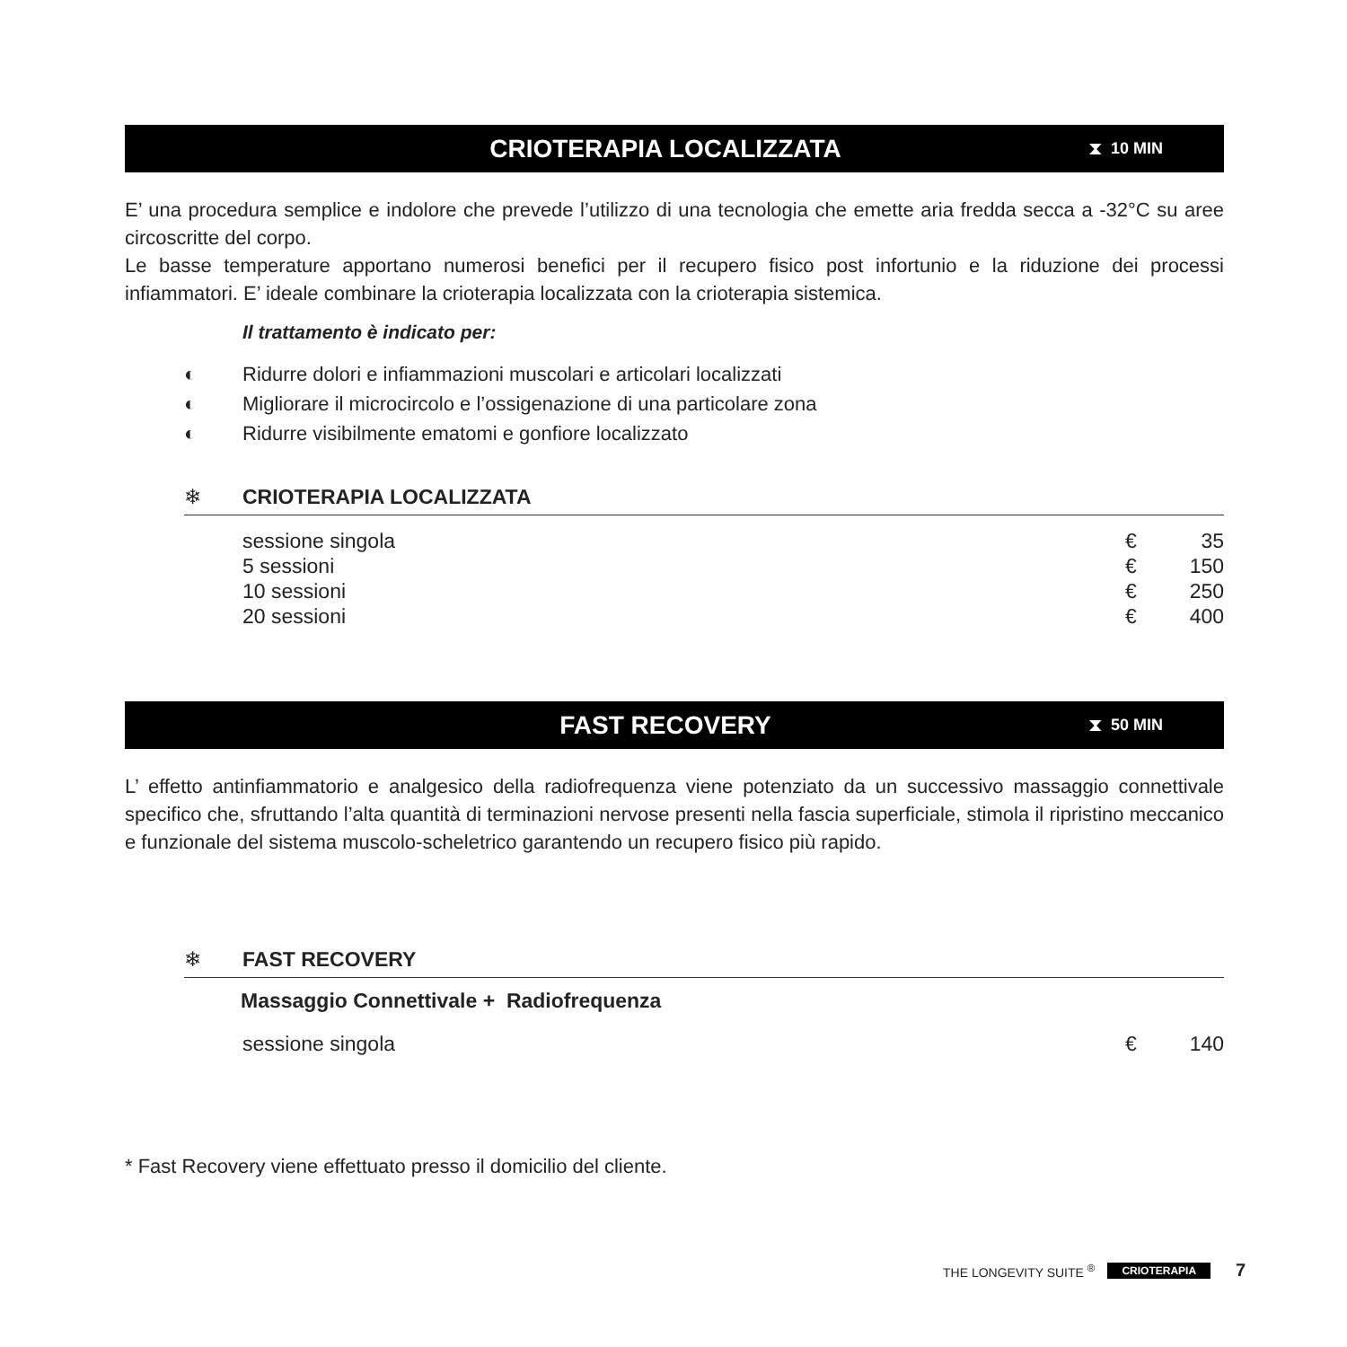CRIOTERAPIA LOCALIZZATA
⧗ 10 MIN
E’ una procedura semplice e indolore che prevede l’utilizzo di una tecnologia che emette aria fredda secca a -32°C su aree circoscritte del corpo.
Le basse temperature apportano numerosi benefici per il recupero fisico post infortunio e la riduzione dei processi infiammatori. E’ ideale combinare la crioterapia localizzata con la crioterapia sistemica.
Il trattamento è indicato per:
◐ Ridurre dolori e infiammazioni muscolari e articolari localizzati
◐ Migliorare il microcircolo e l’ossigenazione di una particolare zona
◐ Ridurre visibilmente ematomi e gonfiore localizzato
❄ CRIOTERAPIA LOCALIZZATA
| sessione singola | € | 35 |
| 5 sessioni | € | 150 |
| 10 sessioni | € | 250 |
| 20 sessioni | € | 400 |
FAST RECOVERY
⧗ 50 MIN
L’ effetto antinfiammatorio e analgesico della radiofrequenza viene potenziato da un successivo massaggio connettivale specifico che, sfruttando l’alta quantità di terminazioni nervose presenti nella fascia superficiale, stimola il ripristino meccanico e funzionale del sistema muscolo-scheletrico garantendo un recupero fisico più rapido.
❄ FAST RECOVERY
Massaggio Connettivale + Radiofrequenza
| sessione singola | € | 140 |
* Fast Recovery viene effettuato presso il domicilio del cliente.
THE LONGEVITY SUITE <sup>®</sup> CRIOTERAPIA 7